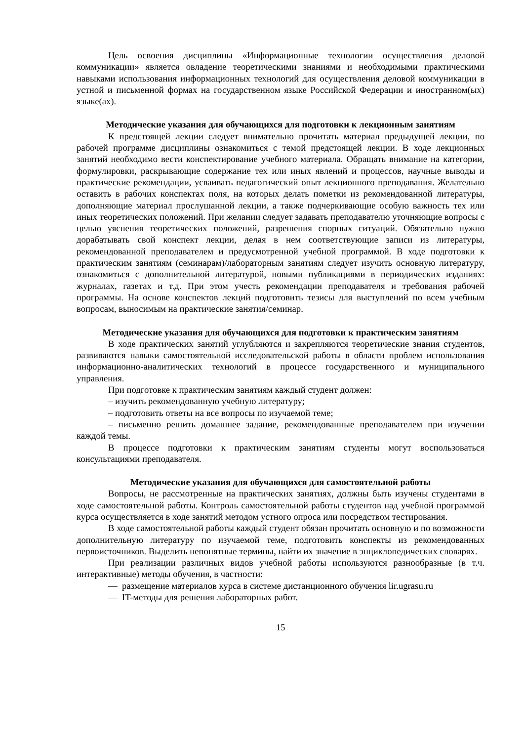Цель освоения дисциплины «Информационные технологии осуществления деловой коммуникации» является овладение теоретическими знаниями и необходимыми практическими навыками использования информационных технологий для осуществления деловой коммуникации в устной и письменной формах на государственном языке Российской Федерации и иностранном(ых) языке(ах).
Методические указания для обучающихся для подготовки к лекционным занятиям
К предстоящей лекции следует внимательно прочитать материал предыдущей лекции, по рабочей программе дисциплины ознакомиться с темой предстоящей лекции. В ходе лекционных занятий необходимо вести конспектирование учебного материала. Обращать внимание на категории, формулировки, раскрывающие содержание тех или иных явлений и процессов, научные выводы и практические рекомендации, усваивать педагогический опыт лекционного преподавания. Желательно оставить в рабочих конспектах поля, на которых делать пометки из рекомендованной литературы, дополняющие материал прослушанной лекции, а также подчеркивающие особую важность тех или иных теоретических положений. При желании следует задавать преподавателю уточняющие вопросы с целью уяснения теоретических положений, разрешения спорных ситуаций. Обязательно нужно дорабатывать свой конспект лекции, делая в нем соответствующие записи из литературы, рекомендованной преподавателем и предусмотренной учебной программой. В ходе подготовки к практическим занятиям (семинарам)/лабораторным занятиям следует изучить основную литературу, ознакомиться с дополнительной литературой, новыми публикациями в периодических изданиях: журналах, газетах и т.д. При этом учесть рекомендации преподавателя и требования рабочей программы. На основе конспектов лекций подготовить тезисы для выступлений по всем учебным вопросам, выносимым на практические занятия/семинар.
Методические указания для обучающихся для подготовки к практическим занятиям
В ходе практических занятий углубляются и закрепляются теоретические знания студентов, развиваются навыки самостоятельной исследовательской работы в области проблем использования информационно-аналитических технологий в процессе государственного и муниципального управления.
При подготовке к практическим занятиям каждый студент должен:
– изучить рекомендованную учебную литературу;
– подготовить ответы на все вопросы по изучаемой теме;
– письменно решить домашнее задание, рекомендованные преподавателем при изучении каждой темы.
В процессе подготовки к практическим занятиям студенты могут воспользоваться консультациями преподавателя.
Методические указания для обучающихся для самостоятельной работы
Вопросы, не рассмотренные на практических занятиях, должны быть изучены студентами в ходе самостоятельной работы. Контроль самостоятельной работы студентов над учебной программой курса осуществляется в ходе занятий методом устного опроса или посредством тестирования.
В ходе самостоятельной работы каждый студент обязан прочитать основную и по возможности дополнительную литературу по изучаемой теме, подготовить конспекты из рекомендованных первоисточников. Выделить непонятные термины, найти их значение в энциклопедических словарях.
При реализации различных видов учебной работы используются разнообразные (в т.ч. интерактивные) методы обучения, в частности:
— размещение материалов курса в системе дистанционного обучения lir.ugrasu.ru
— IT-методы для решения лабораторных работ.
15